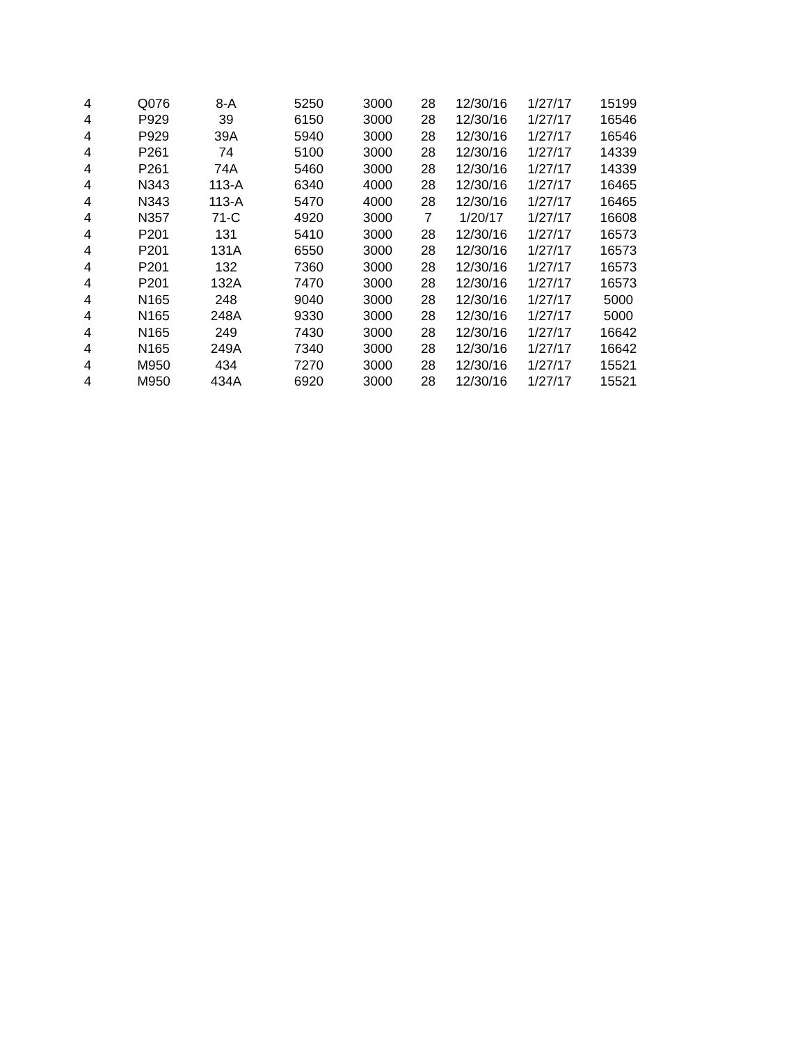| 4 | Q076 | 8-A | 5250 | 3000 | 28 | 12/30/16 | 1/27/17 | 15199 |
| 4 | P929 | 39 | 6150 | 3000 | 28 | 12/30/16 | 1/27/17 | 16546 |
| 4 | P929 | 39A | 5940 | 3000 | 28 | 12/30/16 | 1/27/17 | 16546 |
| 4 | P261 | 74 | 5100 | 3000 | 28 | 12/30/16 | 1/27/17 | 14339 |
| 4 | P261 | 74A | 5460 | 3000 | 28 | 12/30/16 | 1/27/17 | 14339 |
| 4 | N343 | 113-A | 6340 | 4000 | 28 | 12/30/16 | 1/27/17 | 16465 |
| 4 | N343 | 113-A | 5470 | 4000 | 28 | 12/30/16 | 1/27/17 | 16465 |
| 4 | N357 | 71-C | 4920 | 3000 | 7 | 1/20/17 | 1/27/17 | 16608 |
| 4 | P201 | 131 | 5410 | 3000 | 28 | 12/30/16 | 1/27/17 | 16573 |
| 4 | P201 | 131A | 6550 | 3000 | 28 | 12/30/16 | 1/27/17 | 16573 |
| 4 | P201 | 132 | 7360 | 3000 | 28 | 12/30/16 | 1/27/17 | 16573 |
| 4 | P201 | 132A | 7470 | 3000 | 28 | 12/30/16 | 1/27/17 | 16573 |
| 4 | N165 | 248 | 9040 | 3000 | 28 | 12/30/16 | 1/27/17 | 5000 |
| 4 | N165 | 248A | 9330 | 3000 | 28 | 12/30/16 | 1/27/17 | 5000 |
| 4 | N165 | 249 | 7430 | 3000 | 28 | 12/30/16 | 1/27/17 | 16642 |
| 4 | N165 | 249A | 7340 | 3000 | 28 | 12/30/16 | 1/27/17 | 16642 |
| 4 | M950 | 434 | 7270 | 3000 | 28 | 12/30/16 | 1/27/17 | 15521 |
| 4 | M950 | 434A | 6920 | 3000 | 28 | 12/30/16 | 1/27/17 | 15521 |